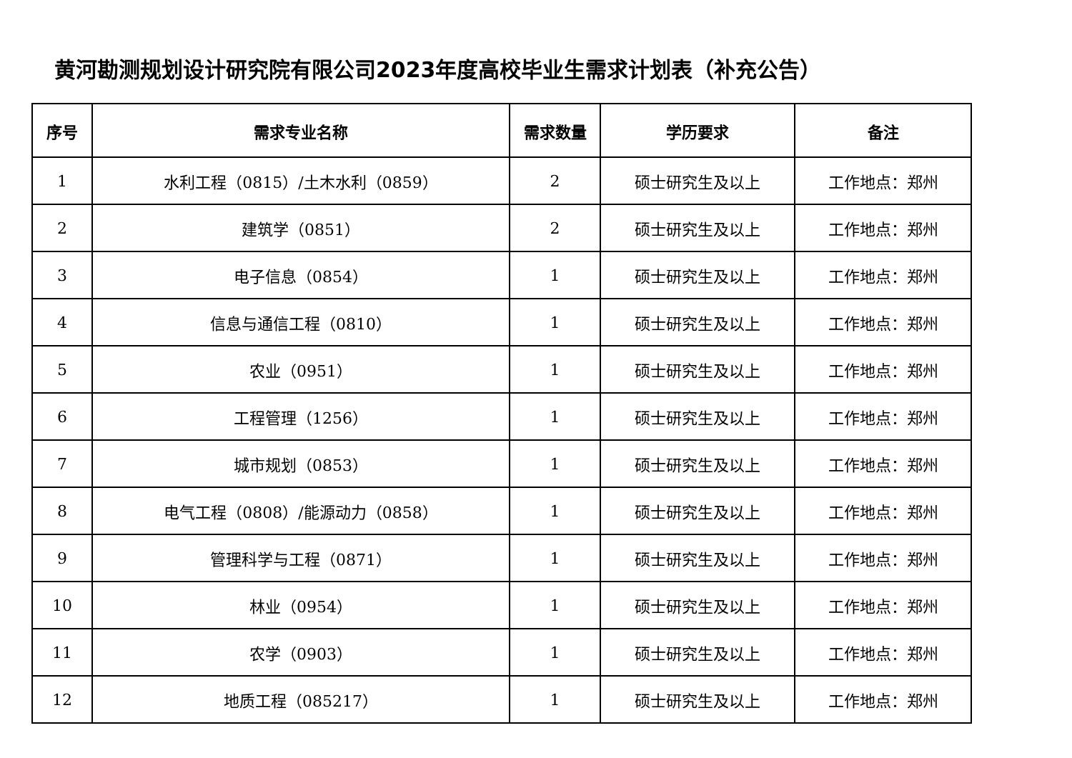黄河勘测规划设计研究院有限公司2023年度高校毕业生需求计划表（补充公告）
| 序号 | 需求专业名称 | 需求数量 | 学历要求 | 备注 |
| --- | --- | --- | --- | --- |
| 1 | 水利工程（0815）/土木水利（0859） | 2 | 硕士研究生及以上 | 工作地点：郑州 |
| 2 | 建筑学（0851） | 2 | 硕士研究生及以上 | 工作地点：郑州 |
| 3 | 电子信息（0854） | 1 | 硕士研究生及以上 | 工作地点：郑州 |
| 4 | 信息与通信工程（0810） | 1 | 硕士研究生及以上 | 工作地点：郑州 |
| 5 | 农业（0951） | 1 | 硕士研究生及以上 | 工作地点：郑州 |
| 6 | 工程管理（1256） | 1 | 硕士研究生及以上 | 工作地点：郑州 |
| 7 | 城市规划（0853） | 1 | 硕士研究生及以上 | 工作地点：郑州 |
| 8 | 电气工程（0808）/能源动力（0858） | 1 | 硕士研究生及以上 | 工作地点：郑州 |
| 9 | 管理科学与工程（0871） | 1 | 硕士研究生及以上 | 工作地点：郑州 |
| 10 | 林业（0954） | 1 | 硕士研究生及以上 | 工作地点：郑州 |
| 11 | 农学（0903） | 1 | 硕士研究生及以上 | 工作地点：郑州 |
| 12 | 地质工程（085217） | 1 | 硕士研究生及以上 | 工作地点：郑州 |